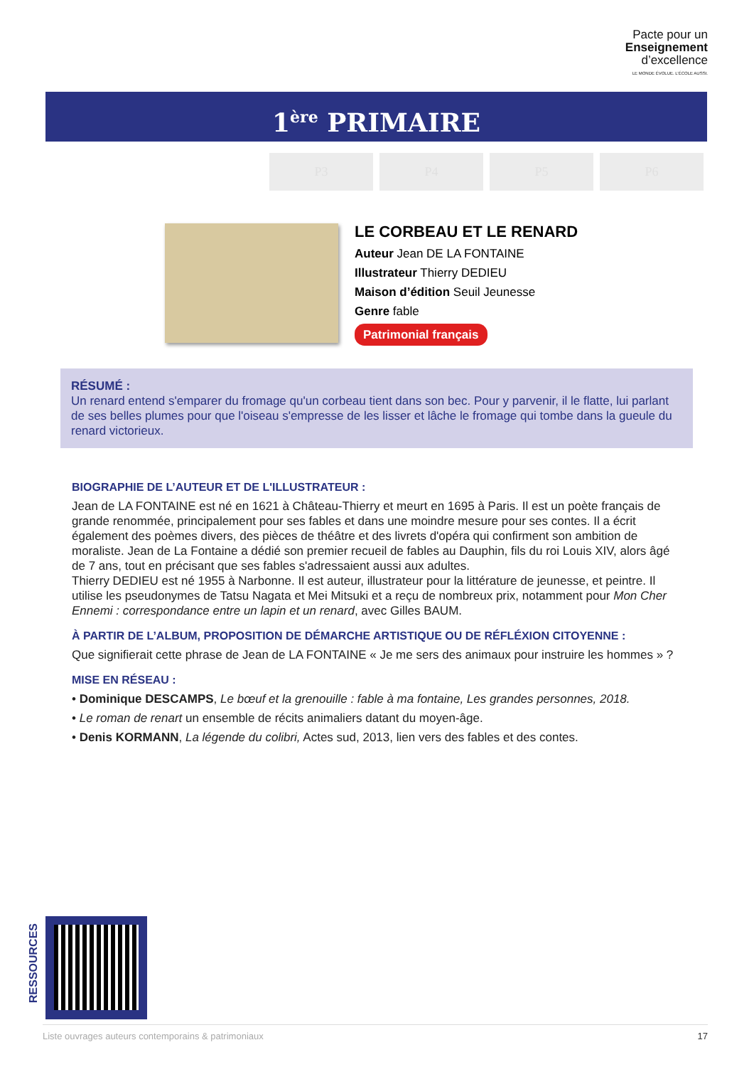Pacte pour un
Enseignement
d’excellence
LE MONDE ÉVOLUE. L’ÉCOLE AUSSI.
1<sup>ère</sup> PRIMAIRE
P3 P4 P5 P6
LE CORBEAU ET LE RENARD
Auteur Jean DE LA FONTAINE
Illustrateur Thierry DEDIEU
Maison d’édition Seuil Jeunesse
Genre fable
Patrimonial français
RÉSUMÉ :
Un renard entend s'emparer du fromage qu'un corbeau tient dans son bec. Pour y parvenir, il le flatte, lui parlant de ses belles plumes pour que l'oiseau s'empresse de les lisser et lâche le fromage qui tombe dans la gueule du renard victorieux.
BIOGRAPHIE DE L’AUTEUR ET DE L'ILLUSTRATEUR :
Jean de LA FONTAINE est né en 1621 à Château-Thierry et meurt en 1695 à Paris. Il est un poète français de grande renommée, principalement pour ses fables et dans une moindre mesure pour ses contes. Il a écrit également des poèmes divers, des pièces de théâtre et des livrets d'opéra qui confirment son ambition de moraliste. Jean de La Fontaine a dédié son premier recueil de fables au Dauphin, fils du roi Louis XIV, alors âgé de 7 ans, tout en précisant que ses fables s'adressaient aussi aux adultes.
Thierry DEDIEU est né 1955 à Narbonne. Il est auteur, illustrateur pour la littérature de jeunesse, et peintre. Il utilise les pseudonymes de Tatsu Nagata et Mei Mitsuki et a reçu de nombreux prix, notamment pour Mon Cher Ennemi : correspondance entre un lapin et un renard, avec Gilles BAUM.
À PARTIR DE L’ALBUM, PROPOSITION DE DÉMARCHE ARTISTIQUE OU DE RÉFLÉXION CITOYENNE :
Que signifierait cette phrase de Jean de LA FONTAINE « Je me sers des animaux pour instruire les hommes » ?
MISE EN RÉSEAU :
• Dominique DESCAMPS, Le bœuf et la grenouille : fable à ma fontaine, Les grandes personnes, 2018.
• Le roman de renart un ensemble de récits animaliers datant du moyen-âge.
• Denis KORMANN, La légende du colibri, Actes sud, 2013, lien vers des fables et des contes.
RESSOURCES
Liste ouvrages auteurs contemporains & patrimoniaux 17